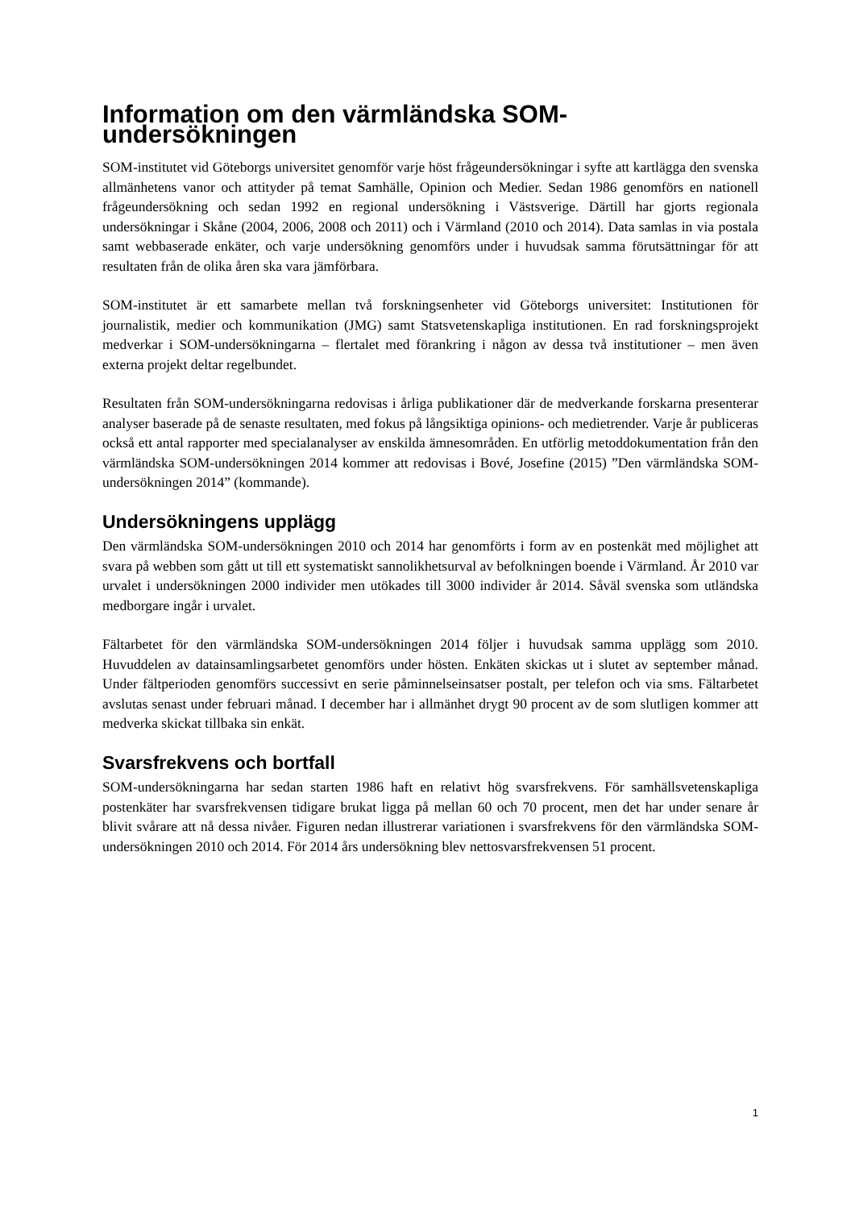Information om den värmländska SOM-undersökningen
SOM-institutet vid Göteborgs universitet genomför varje höst frågeundersökningar i syfte att kartlägga den svenska allmänhetens vanor och attityder på temat Samhälle, Opinion och Medier. Sedan 1986 genomförs en nationell frågeundersökning och sedan 1992 en regional undersökning i Västsverige. Därtill har gjorts regionala undersökningar i Skåne (2004, 2006, 2008 och 2011) och i Värmland (2010 och 2014). Data samlas in via postala samt webbaserade enkäter, och varje undersökning genomförs under i huvudsak samma förutsättningar för att resultaten från de olika åren ska vara jämförbara.
SOM-institutet är ett samarbete mellan två forskningsenheter vid Göteborgs universitet: Institutionen för journalistik, medier och kommunikation (JMG) samt Statsvetenskapliga institutionen. En rad forskningsprojekt medverkar i SOM-undersökningarna – flertalet med förankring i någon av dessa två institutioner – men även externa projekt deltar regelbundet.
Resultaten från SOM-undersökningarna redovisas i årliga publikationer där de medverkande forskarna presenterar analyser baserade på de senaste resultaten, med fokus på långsiktiga opinions- och medietrender. Varje år publiceras också ett antal rapporter med specialanalyser av enskilda ämnesområden. En utförlig metoddokumentation från den värmländska SOM-undersökningen 2014 kommer att redovisas i Bové, Josefine (2015) ”Den värmländska SOM-undersökningen 2014” (kommande).
Undersökningens upplägg
Den värmländska SOM-undersökningen 2010 och 2014 har genomförts i form av en postenkät med möjlighet att svara på webben som gått ut till ett systematiskt sannolikhetsurval av befolkningen boende i Värmland. År 2010 var urvalet i undersökningen 2000 individer men utökades till 3000 individer år 2014. Såväl svenska som utländska medborgare ingår i urvalet.
Fältarbetet för den värmländska SOM-undersökningen 2014 följer i huvudsak samma upplägg som 2010. Huvuddelen av datainsamlingsarbetet genomförs under hösten. Enkäten skickas ut i slutet av september månad. Under fältperioden genomförs successivt en serie påminnelseinsatser postalt, per telefon och via sms. Fältarbetet avslutas senast under februari månad. I december har i allmänhet drygt 90 procent av de som slutligen kommer att medverka skickat tillbaka sin enkät.
Svarsfrekvens och bortfall
SOM-undersökningarna har sedan starten 1986 haft en relativt hög svarsfrekvens. För samhällsvetenskapliga postenkäter har svarsfrekvensen tidigare brukat ligga på mellan 60 och 70 procent, men det har under senare år blivit svårare att nå dessa nivåer. Figuren nedan illustrerar variationen i svarsfrekvens för den värmländska SOM-undersökningen 2010 och 2014. För 2014 års undersökning blev nettosvarsfrekvensen 51 procent.
1